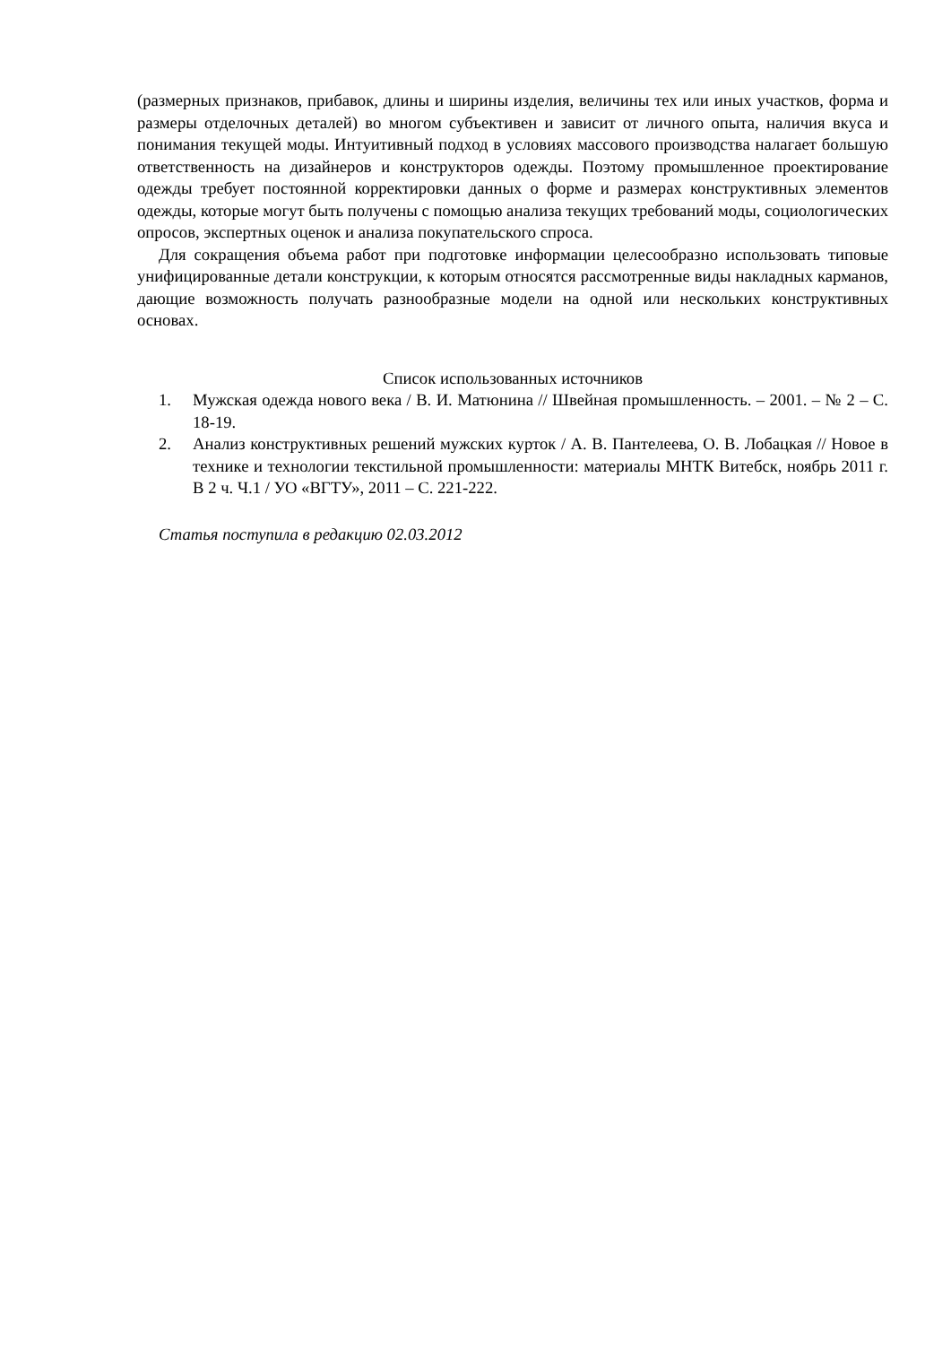(размерных признаков, прибавок, длины и ширины изделия, величины тех или иных участков, форма и размеры отделочных деталей) во многом субъективен и зависит от личного опыта, наличия вкуса и понимания текущей моды. Интуитивный подход в условиях массового производства налагает большую ответственность на дизайнеров и конструкторов одежды. Поэтому промышленное проектирование одежды требует постоянной корректировки данных о форме и размерах конструктивных элементов одежды, которые могут быть получены с помощью анализа текущих требований моды, социологических опросов, экспертных оценок и анализа покупательского спроса.
Для сокращения объема работ при подготовке информации целесообразно использовать типовые унифицированные детали конструкции, к которым относятся рассмотренные виды накладных карманов, дающие возможность получать разнообразные модели на одной или нескольких конструктивных основах.
Список использованных источников
1. Мужская одежда нового века / В. И. Матюнина // Швейная промышленность. – 2001. – № 2 – С. 18-19.
2. Анализ конструктивных решений мужских курток / А. В. Пантелеева, О. В. Лобацкая // Новое в технике и технологии текстильной промышленности: материалы МНТК Витебск, ноябрь 2011 г. В 2 ч. Ч.1 / УО «ВГТУ», 2011 – С. 221-222.
Статья поступила в редакцию 02.03.2012